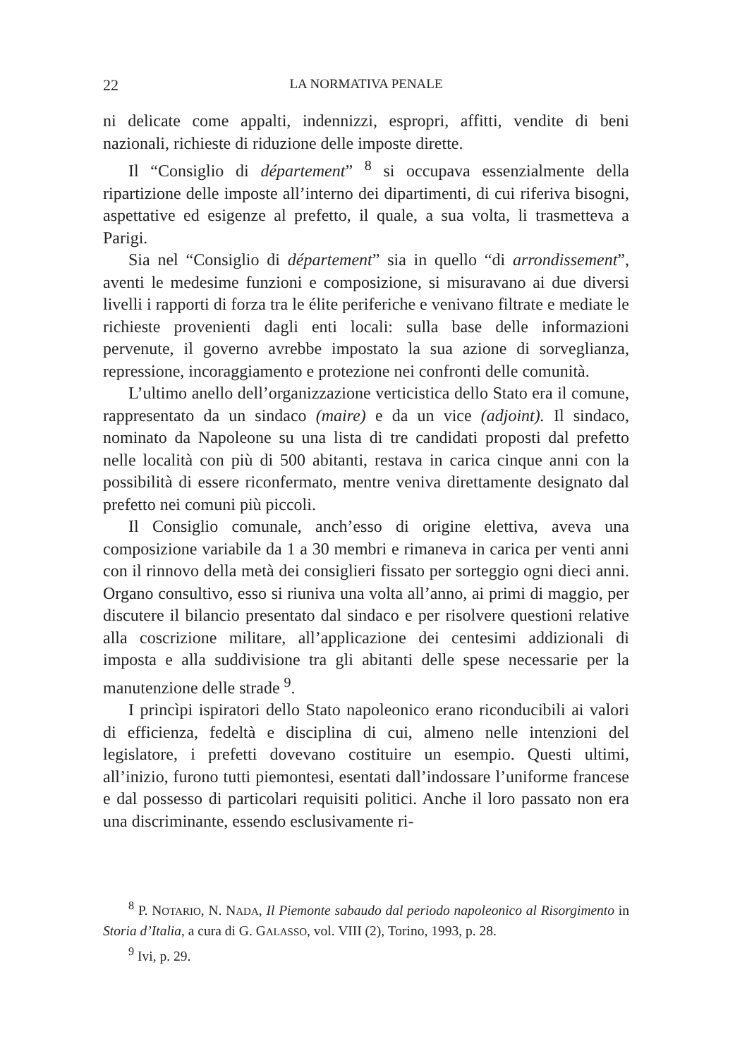22 LA NORMATIVA PENALE
ni delicate come appalti, indennizzi, espropri, affitti, vendite di beni nazionali, richieste di riduzione delle imposte dirette.
Il “Consiglio di département” <sup>8</sup> si occupava essenzialmente della ripartizione delle imposte all’interno dei dipartimenti, di cui riferiva bisogni, aspettative ed esigenze al prefetto, il quale, a sua volta, li trasmetteva a Parigi.
Sia nel “Consiglio di département” sia in quello “di arrondissement”, aventi le medesime funzioni e composizione, si misuravano ai due diversi livelli i rapporti di forza tra le élite periferiche e venivano filtrate e mediate le richieste provenienti dagli enti locali: sulla base delle informazioni pervenute, il governo avrebbe impostato la sua azione di sorveglianza, repressione, incoraggiamento e protezione nei confronti delle comunità.
L’ultimo anello dell’organizzazione verticistica dello Stato era il comune, rappresentato da un sindaco (maire) e da un vice (adjoint). Il sindaco, nominato da Napoleone su una lista di tre candidati proposti dal prefetto nelle località con più di 500 abitanti, restava in carica cinque anni con la possibilità di essere riconfermato, mentre veniva direttamente designato dal prefetto nei comuni più piccoli.
Il Consiglio comunale, anch’esso di origine elettiva, aveva una composizione variabile da 1 a 30 membri e rimaneva in carica per venti anni con il rinnovo della metà dei consiglieri fissato per sorteggio ogni dieci anni. Organo consultivo, esso si riuniva una volta all’anno, ai primi di maggio, per discutere il bilancio presentato dal sindaco e per risolvere questioni relative alla coscrizione militare, all’applicazione dei centesimi addizionali di imposta e alla suddivisione tra gli abitanti delle spese necessarie per la manutenzione delle strade <sup>9</sup>.
I princìpi ispiratori dello Stato napoleonico erano riconducibili ai valori di efficienza, fedeltà e disciplina di cui, almeno nelle intenzioni del legislatore, i prefetti dovevano costituire un esempio. Questi ultimi, all’inizio, furono tutti piemontesi, esentati dall’indossare l’uniforme francese e dal possesso di particolari requisiti politici. Anche il loro passato non era una discriminante, essendo esclusivamente ri-
<sup>8</sup> P. NOTARIO, N. NADA, Il Piemonte sabaudo dal periodo napoleonico al Risorgimento in Storia d’Italia, a cura di G. GALASSO, vol. VIII (2), Torino, 1993, p. 28.
<sup>9</sup> Ivi, p. 29.